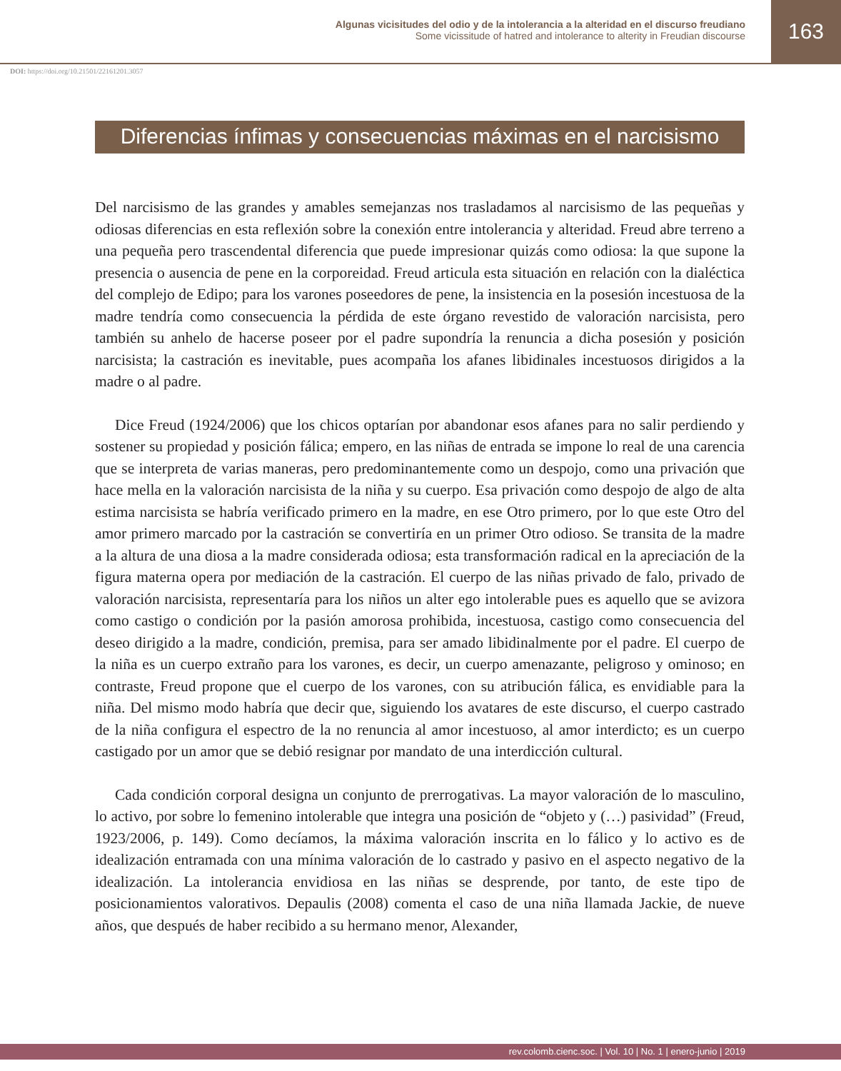Algunas vicisitudes del odio y de la intolerancia a la alteridad en el discurso freudiano
Some vicissitude of hatred and intolerance to alterity in Freudian discourse
163
DOI: https://doi.org/10.21501/22161201.3057
Diferencias ínfimas y consecuencias máximas en el narcisismo
Del narcisismo de las grandes y amables semejanzas nos trasladamos al narcisismo de las pequeñas y odiosas diferencias en esta reflexión sobre la conexión entre intolerancia y alteridad. Freud abre terreno a una pequeña pero trascendental diferencia que puede impresionar quizás como odiosa: la que supone la presencia o ausencia de pene en la corporeidad. Freud articula esta situación en relación con la dialéctica del complejo de Edipo; para los varones poseedores de pene, la insistencia en la posesión incestuosa de la madre tendría como consecuencia la pérdida de este órgano revestido de valoración narcisista, pero también su anhelo de hacerse poseer por el padre supondría la renuncia a dicha posesión y posición narcisista; la castración es inevitable, pues acompaña los afanes libidinales incestuosos dirigidos a la madre o al padre.
Dice Freud (1924/2006) que los chicos optarían por abandonar esos afanes para no salir perdiendo y sostener su propiedad y posición fálica; empero, en las niñas de entrada se impone lo real de una carencia que se interpreta de varias maneras, pero predominantemente como un despojo, como una privación que hace mella en la valoración narcisista de la niña y su cuerpo. Esa privación como despojo de algo de alta estima narcisista se habría verificado primero en la madre, en ese Otro primero, por lo que este Otro del amor primero marcado por la castración se convertiría en un primer Otro odioso. Se transita de la madre a la altura de una diosa a la madre considerada odiosa; esta transformación radical en la apreciación de la figura materna opera por mediación de la castración. El cuerpo de las niñas privado de falo, privado de valoración narcisista, representaría para los niños un alter ego intolerable pues es aquello que se avizora como castigo o condición por la pasión amorosa prohibida, incestuosa, castigo como consecuencia del deseo dirigido a la madre, condición, premisa, para ser amado libidinalmente por el padre. El cuerpo de la niña es un cuerpo extraño para los varones, es decir, un cuerpo amenazante, peligroso y ominoso; en contraste, Freud propone que el cuerpo de los varones, con su atribución fálica, es envidiable para la niña. Del mismo modo habría que decir que, siguiendo los avatares de este discurso, el cuerpo castrado de la niña configura el espectro de la no renuncia al amor incestuoso, al amor interdicto; es un cuerpo castigado por un amor que se debió resignar por mandato de una interdicción cultural.
Cada condición corporal designa un conjunto de prerrogativas. La mayor valoración de lo masculino, lo activo, por sobre lo femenino intolerable que integra una posición de “objeto y (…) pasividad” (Freud, 1923/2006, p. 149). Como decíamos, la máxima valoración inscrita en lo fálico y lo activo es de idealización entramada con una mínima valoración de lo castrado y pasivo en el aspecto negativo de la idealización. La intolerancia envidiosa en las niñas se desprende, por tanto, de este tipo de posicionamientos valorativos. Depaulis (2008) comenta el caso de una niña llamada Jackie, de nueve años, que después de haber recibido a su hermano menor, Alexander,
rev.colomb.cienc.soc. | Vol. 10 | No. 1 | enero-junio | 2019